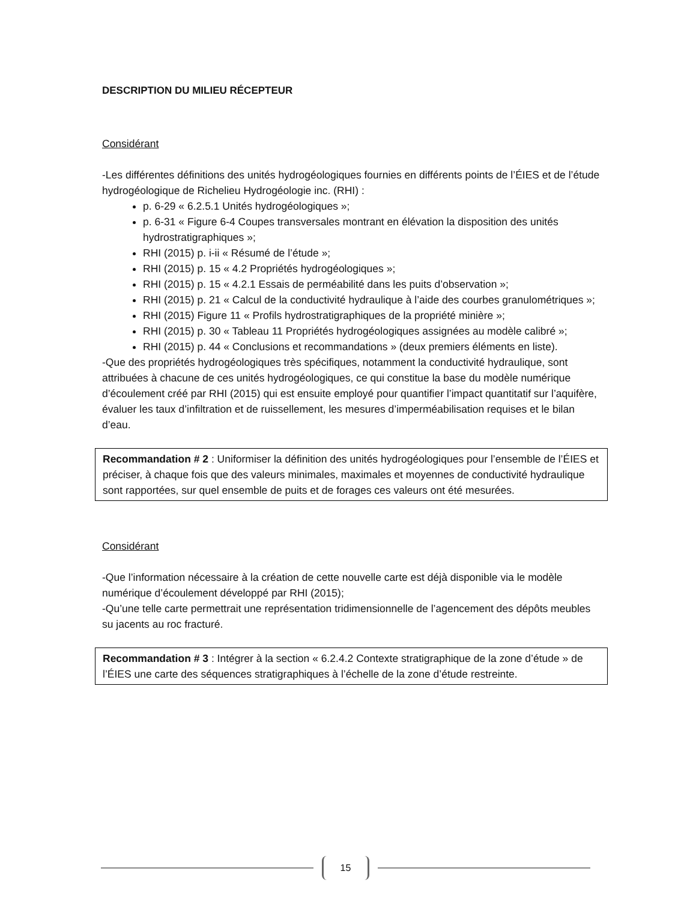DESCRIPTION DU MILIEU RÉCEPTEUR
Considérant
-Les différentes définitions des unités hydrogéologiques fournies en différents points de l’ÉIES et de l’étude hydrogéologique de Richelieu Hydrogéologie inc. (RHI) :
p. 6-29 « 6.2.5.1 Unités hydrogéologiques »;
p. 6-31 « Figure 6-4 Coupes transversales montrant en élévation la disposition des unités hydrostratigraphiques »;
RHI (2015) p. i-ii « Résumé de l’étude »;
RHI (2015) p. 15 « 4.2 Propriétés hydrogéologiques »;
RHI (2015) p. 15 « 4.2.1 Essais de perméabilité dans les puits d’observation »;
RHI (2015) p. 21 « Calcul de la conductivité hydraulique à l’aide des courbes granulométriques »;
RHI (2015) Figure 11 « Profils hydrostratigraphiques de la propriété minière »;
RHI (2015) p. 30 « Tableau 11 Propriétés hydrogéologiques assignées au modèle calibré »;
RHI (2015) p. 44 « Conclusions et recommandations » (deux premiers éléments en liste).
-Que des propriétés hydrogéologiques très spécifiques, notamment la conductivité hydraulique, sont attribuées à chacune de ces unités hydrogéologiques, ce qui constitue la base du modèle numérique d’écoulement créé par RHI (2015) qui est ensuite employé pour quantifier l’impact quantitatif sur l’aquifère, évaluer les taux d’infiltration et de ruissellement, les mesures d’imperméabilisation requises et le bilan d’eau.
Recommandation # 2 : Uniformiser la définition des unités hydrogéologiques pour l’ensemble de l’ÉIES et préciser, à chaque fois que des valeurs minimales, maximales et moyennes de conductivité hydraulique sont rapportées, sur quel ensemble de puits et de forages ces valeurs ont été mesurées.
Considérant
-Que l’information nécessaire à la création de cette nouvelle carte est déjà disponible via le modèle numérique d’écoulement développé par RHI (2015);
-Qu’une telle carte permettrait une représentation tridimensionnelle de l’agencement des dépôts meubles su jacents au roc fracturé.
Recommandation # 3 : Intégrer à la section « 6.2.4.2 Contexte stratigraphique de la zone d’étude » de l’ÉIES une carte des séquences stratigraphiques à l’échelle de la zone d’étude restreinte.
15